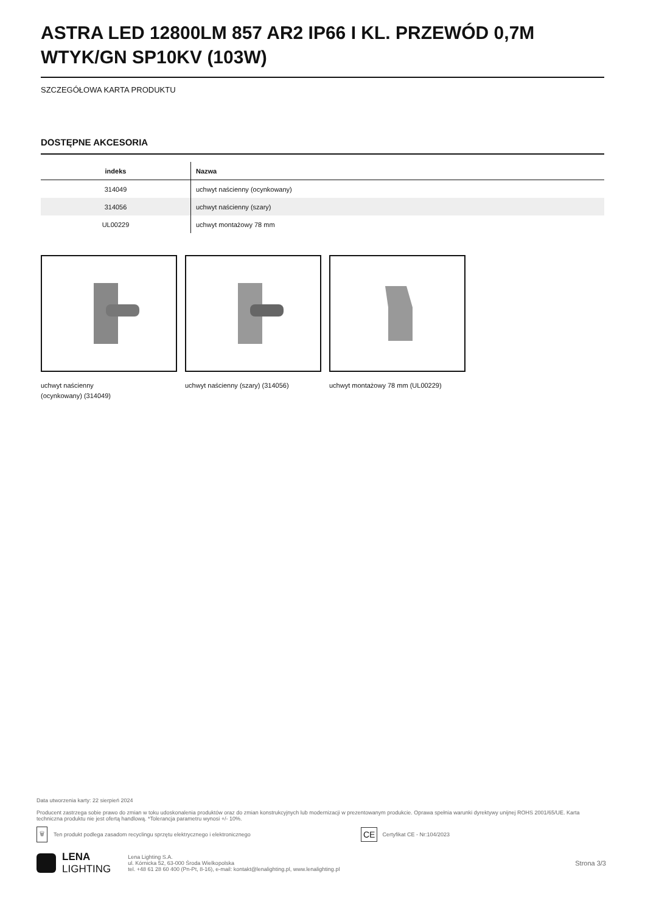ASTRA LED 12800LM 857 AR2 IP66 I KL. PRZEWÓD 0,7M WTYK/GN SP10KV (103W)
SZCZEGÓŁOWA KARTA PRODUKTU
DOSTĘPNE AKCESORIA
| indeks | Nazwa |
| --- | --- |
| 314049 | uchwyt naścienny (ocynkowany) |
| 314056 | uchwyt naścienny (szary) |
| UL00229 | uchwyt montażowy 78 mm |
uchwyt naścienny
(ocynkowany) (314049)
uchwyt naścienny (szary) (314056) uchwyt montażowy 78 mm (UL00229)
Data utworzenia karty: 22 sierpień 2024
Producent zastrzega sobie prawo do zmian w toku udoskonalenia produktów oraz do zmian konstrukcyjnych lub modernizacji w prezentowanym produkcie. Oprawa spełnia warunki dyrektywy unijnej ROHS 2001/65/UE. Karta techniczna produktu nie jest ofertą handlową. *Tolerancja parametru wynosi +/- 10%.
🗑 Ten produkt podlega zasadom recyclingu sprzętu elektrycznego i elektronicznego CE Certyfikat CE - Nr:104/2023
LENA
LIGHTING
Lena Lighting S.A.
ul. Kórnicka 52, 63-000 Środa Wielkopolska
tel. +48 61 28 60 400 (Pn-Pt, 8-16), e-mail: kontakt@lenalighting.pl, www.lenalighting.pl
Strona 3/3